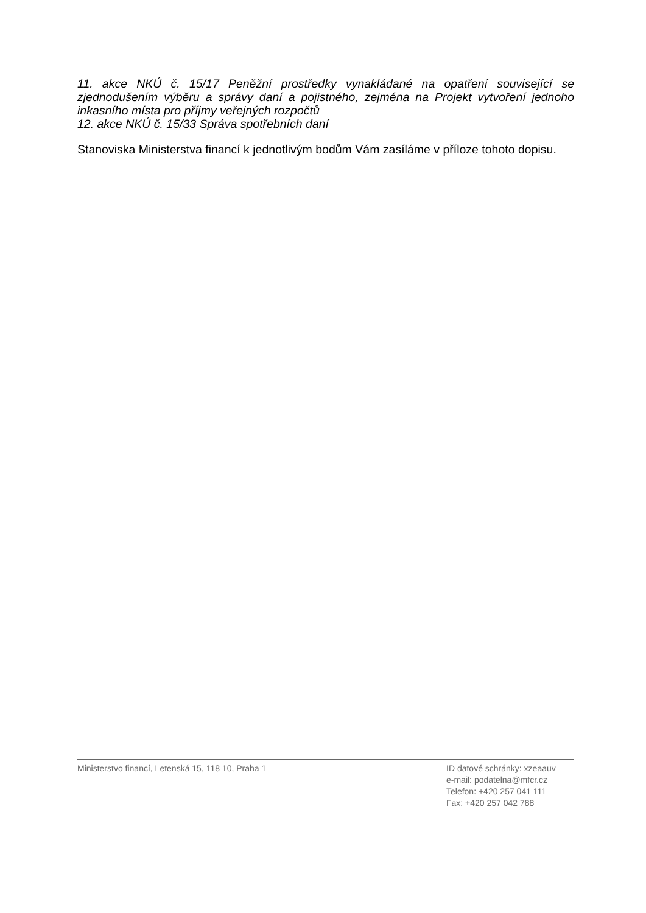11. akce NKÚ č. 15/17 Peněžní prostředky vynakládané na opatření související se zjednodušením výběru a správy daní a pojistného, zejména na Projekt vytvoření jednoho inkasního místa pro příjmy veřejných rozpočtů
12. akce NKÚ č. 15/33 Správa spotřebních daní
Stanoviska Ministerstva financí k jednotlivým bodům Vám zasíláme v příloze tohoto dopisu.
Ministerstvo financí, Letenská 15, 118 10, Praha 1
ID datové schránky: xzeaauv
e-mail: podatelna@mfcr.cz
Telefon: +420 257 041 111
Fax: +420 257 042 788